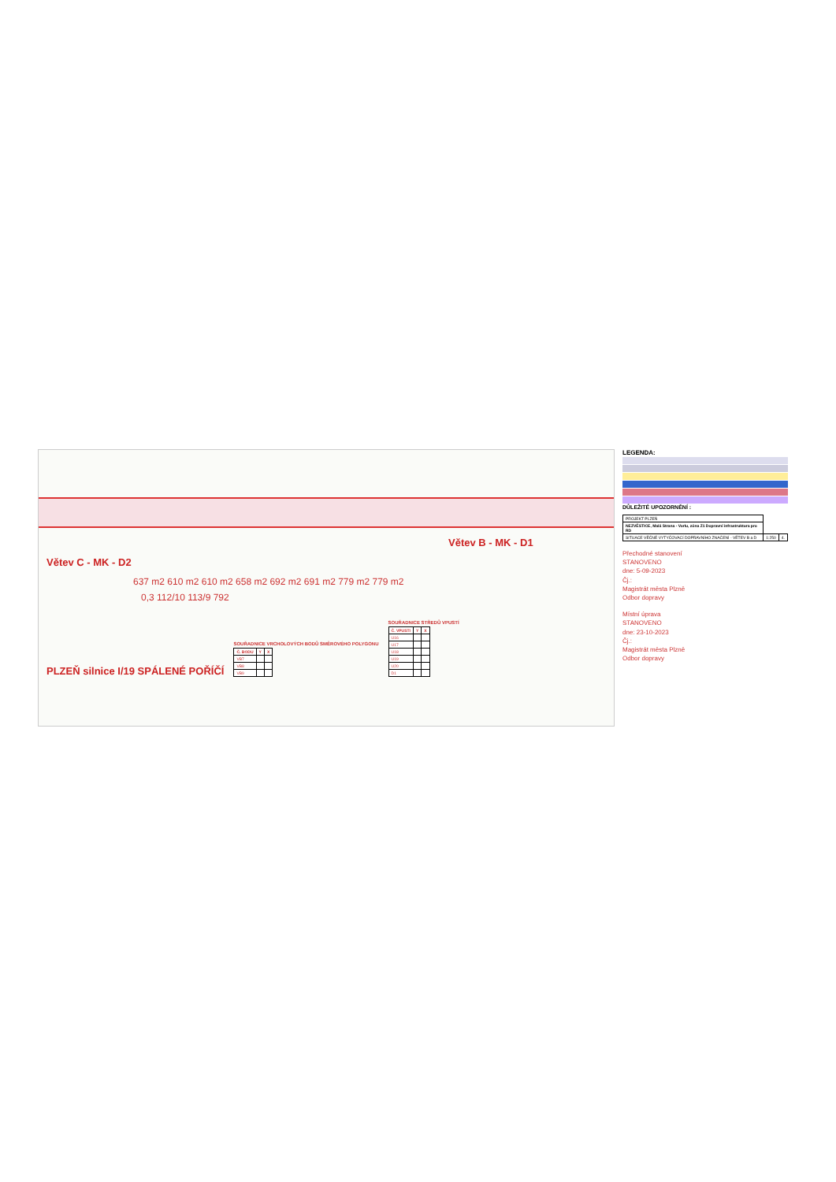Větev B - MK - D1
Větev C - MK - D2
637 m2 610 m2 610 m2 658 m2 692 m2 691 m2 779 m2 779 m2
0,3 112/10 113/9 792
PLZEŇ silnice I/19 SPÁLENÉ POŘÍČÍ
SOUŘADNICE VRCHOLOVÝCH BODŮ SMĚROVÉHO POLYGONU
| Č. BODU | Y | X |
| --- | --- | --- |
| VB7 | | |
| VB8 | | |
| VB9 | | |
SOUŘADNICE STŘEDŮ VPUSTÍ
| Č. VPUSTI | Y | X |
| --- | --- | --- |
| U16 | | |
| U17 | | |
| U18 | | |
| U19 | | |
| U20 | | |
| D1 | | |
LEGENDA:
DŮLEŽITÉ UPOZORNĚNÍ :
| PROJEKT PLZEŇ | | |
| NEZVĚSTICE, Malá Strana - Vorlu, zóna Z1 Dopravní infrastruktura pro RD | | |
| SITUACE VĚČNÉ VYTYČOVACÍ DOPRAVNÍHO ZNAČENÍ - VĚTEV B a D | 1:250 | 4. |
Přechodné stanovení
STANOVENO
dne: 5-09-2023
Čj.:
Magistrát města Plzně
Odbor dopravy
Místní úprava
STANOVENO
dne: 23-10-2023
Čj.:
Magistrát města Plzně
Odbor dopravy